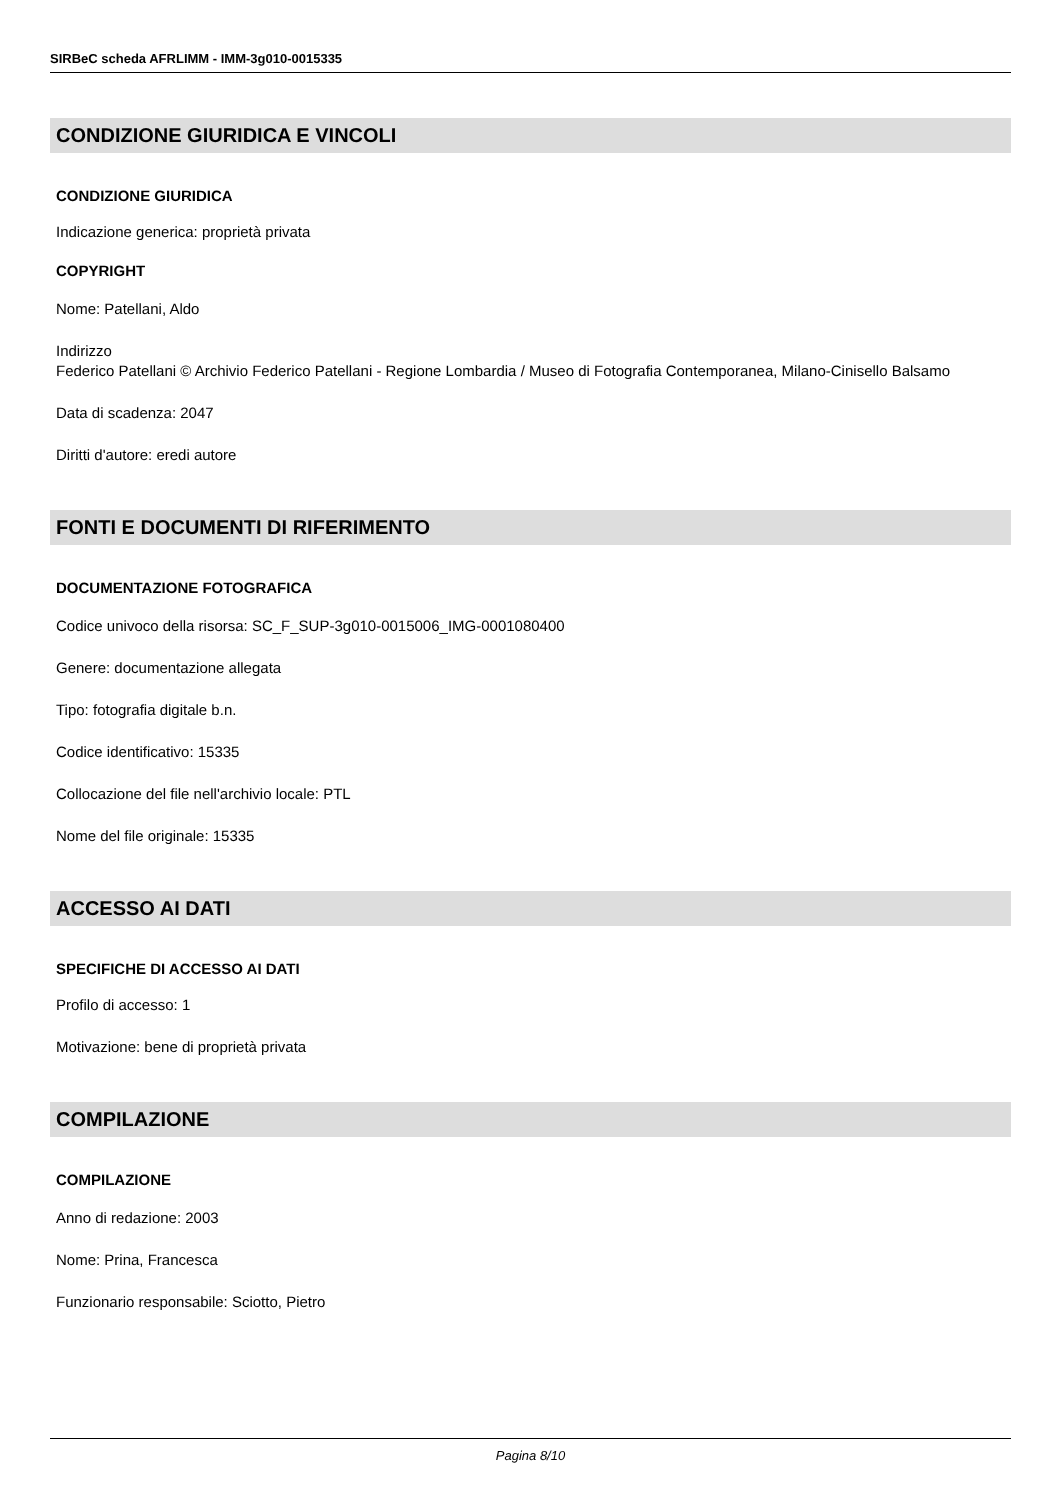SIRBeC scheda AFRLIMM - IMM-3g010-0015335
CONDIZIONE GIURIDICA E VINCOLI
CONDIZIONE GIURIDICA
Indicazione generica: proprietà privata
COPYRIGHT
Nome: Patellani, Aldo
Indirizzo
Federico Patellani © Archivio Federico Patellani - Regione Lombardia / Museo di Fotografia Contemporanea, Milano-Cinisello Balsamo
Data di scadenza: 2047
Diritti d'autore: eredi autore
FONTI E DOCUMENTI DI RIFERIMENTO
DOCUMENTAZIONE FOTOGRAFICA
Codice univoco della risorsa: SC_F_SUP-3g010-0015006_IMG-0001080400
Genere: documentazione allegata
Tipo: fotografia digitale b.n.
Codice identificativo: 15335
Collocazione del file nell'archivio locale: PTL
Nome del file originale: 15335
ACCESSO AI DATI
SPECIFICHE DI ACCESSO AI DATI
Profilo di accesso: 1
Motivazione: bene di proprietà privata
COMPILAZIONE
COMPILAZIONE
Anno di redazione: 2003
Nome: Prina, Francesca
Funzionario responsabile: Sciotto, Pietro
Pagina 8/10